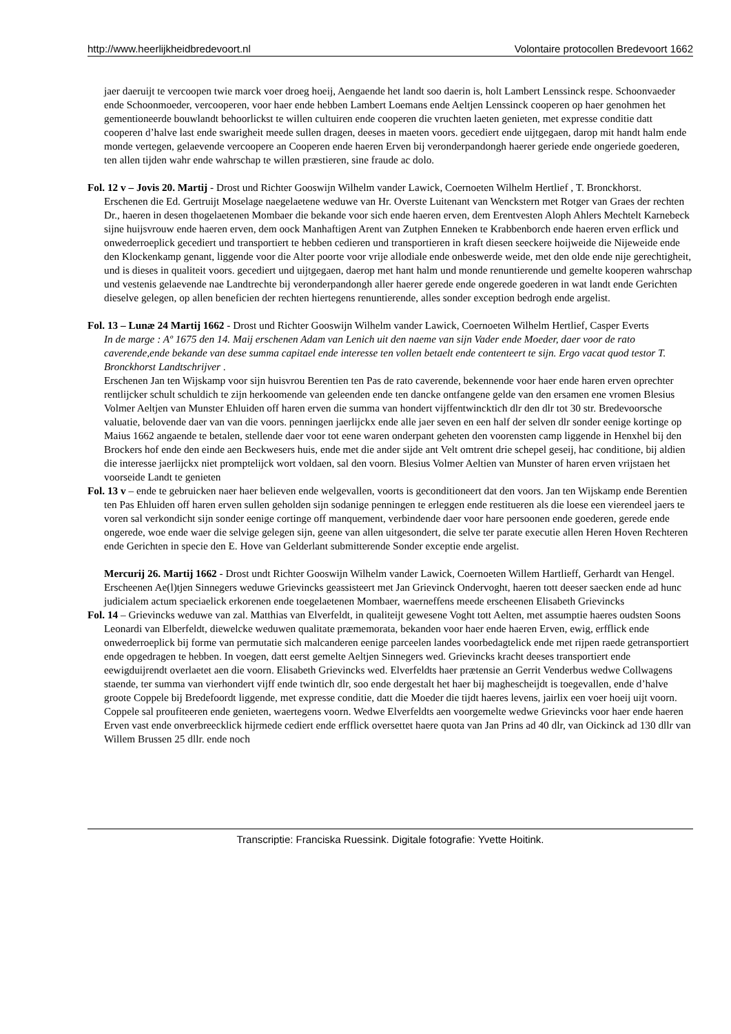http://www.heerlijkheidbredevoort.nl Volontaire protocollen Bredevoort 1662
jaer daeruijt te vercoopen twie marck voer droeg hoeij, Aengaende het landt soo daerin is, holt Lambert Lenssinck respe. Schoonvaeder ende Schoonmoeder, vercooperen, voor haer ende hebben Lambert Loemans ende Aeltjen Lenssinck cooperen op haer genohmen het gementioneerde bouwlandt behoorlickst te willen cultuiren ende cooperen die vruchten laeten genieten, met expresse conditie datt cooperen d’halve last ende swarigheit meede sullen dragen, deeses in maeten voors. gecediert ende uijtgegaen, darop mit handt halm ende monde vertegen, gelaevende vercoopere an Cooperen ende haeren Erven bij veronderpandongh haerer geriede ende ongeriede goederen, ten allen tijden wahr ende wahrschap te willen præstieren, sine fraude ac dolo.
Fol. 12 v – Jovis 20. Martij - Drost und Richter Gooswijn Wilhelm vander Lawick, Coernoeten Wilhelm Hertlief , T. Bronckhorst.
Erschenen die Ed. Gertruijt Moselage naegelaetene weduwe van Hr. Overste Luitenant van Wenckstern met Rotger van Graes der rechten Dr., haeren in desen thogelaetenen Mombaer die bekande voor sich ende haeren erven, dem Erentvesten Aloph Ahlers Mechtelt Karnebeck sijne huijsvrouw ende haeren erven, dem oock Manhaftigen Arent van Zutphen Enneken te Krabbenborch ende haeren erven erflick und onwederroeplick gecediert und transportiert te hebben cedieren und transportieren in kraft diesen seeckere hoijweide die Nijeweide ende den Klockenkamp genant, liggende voor die Alter poorte voor vrije allodiale ende onbeswerde weide, met den olde ende nije gerechtigheit, und is dieses in qualiteit voors. gecediert und uijtgegaen, daerop met hant halm und monde renuntierende und gemelte kooperen wahrschap und vestenis gelaevende nae Landtrechte bij veronderpandongh aller haerer gerede ende ongerede goederen in wat landt ende Gerichten dieselve gelegen, op allen beneficien der rechten hiertegens renuntierende, alles sonder exception bedrogh ende argelist.
Fol. 13 – Lunæ 24 Martij 1662 - Drost und Richter Gooswijn Wilhelm vander Lawick, Coernoeten Wilhelm Hertlief, Casper Everts
In de marge : Aº 1675 den 14. Maij erschenen Adam van Lenich uit den naeme van sijn Vader ende Moeder, daer voor de rato caverende,ende bekande van dese summa capitael ende interesse ten vollen betaelt ende contenteert te sijn. Ergo vacat quod testor T. Bronckhorst Landtschrijver .
Erschenen Jan ten Wijskamp voor sijn huisvrou Berentien ten Pas de rato caverende, bekennende voor haer ende haren erven oprechter rentlijcker schult schuldich te zijn herkoomende van geleenden ende ten dancke ontfangene gelde van den ersamen ene vromen Blesius Volmer Aeltjen van Munster Ehluiden off haren erven die summa van hondert vijffentwincktich dlr den dlr tot 30 str. Bredevoorsche valuatie, belovende daer van van die voors. penningen jaerlijckx ende alle jaer seven en een half der selven dlr sonder eenige kortinge op Maius 1662 angaende te betalen, stellende daer voor tot eene waren onderpant geheten den voorensten camp liggende in Henxhel bij den Brockers hof ende den einde aen Beckwesers huis, ende met die ander sijde ant Velt omtrent drie schepel geseij, hac conditione, bij aldien die interesse jaerlijckx niet promptelijck wort voldaen, sal den voorn. Blesius Volmer Aeltien van Munster of haren erven vrijstaen het voorseide Landt te genieten
Fol. 13 v – ende te gebruicken naer haer believen ende welgevallen, voorts is geconditioneert dat den voors. Jan ten Wijskamp ende Berentien ten Pas Ehluiden off haren erven sullen geholden sijn sodanige penningen te erleggen ende restitueren als die loese een vierendeel jaers te voren sal verkondicht sijn sonder eenige cortinge off manquement, verbindende daer voor hare persoonen ende goederen, gerede ende ongerede, woe ende waer die selvige gelegen sijn, geene van allen uitgesondert, die selve ter parate executie allen Heren Hoven Rechteren ende Gerichten in specie den E. Hove van Gelderlant submitterende Sonder exceptie ende argelist.
Mercurij 26. Martij 1662 - Drost undt Richter Gooswijn Wilhelm vander Lawick, Coernoeten Willem Hartlieff, Gerhardt van Hengel.
Erscheenen Ae(l)tjen Sinnegers weduwe Grievincks geassisteert met Jan Grievinck Ondervoght, haeren tott deeser saecken ende ad hunc judicialem actum speciaelick erkorenen ende toegelaetenen Mombaer, waerneffens meede erscheenen Elisabeth Grievincks
Fol. 14 – Grievincks weduwe van zal. Matthias van Elverfeldt, in qualiteijt gewesene Voght tott Aelten, met assumptie haeres oudsten Soons Leonardi van Elberfeldt, diewelcke weduwen qualitate præmemorata, bekanden voor haer ende haeren Erven, ewig, erfflick ende onwederroeplick bij forme van permutatie sich malcanderen eenige parceelen landes voorbedagtelick ende met rijpen raede getransportiert ende opgedragen te hebben. In voegen, datt eerst gemelte Aeltjen Sinnegers wed. Grievincks kracht deeses transportiert ende eewigduijrendt overlaetet aen die voorn. Elisabeth Grievincks wed. Elverfeldts haer prætensie an Gerrit Venderbus wedwe Collwagens staende, ter summa van vierhondert vijff ende twintich dlr, soo ende dergestalt het haer bij maghescheijdt is toegevallen, ende d’halve groote Coppele bij Bredefoordt liggende, met expresse conditie, datt die Moeder die tijdt haeres levens, jairlix een voer hoeij uijt voorn. Coppele sal proufiteeren ende genieten, waertegens voorn. Wedwe Elverfeldts aen voorgemelte wedwe Grievincks voor haer ende haeren Erven vast ende onverbreecklick hijrmede cediert ende erfflick oversettet haere quota van Jan Prins ad 40 dlr, van Oickinck ad 130 dllr van Willem Brussen 25 dllr. ende noch
Transcriptie: Franciska Ruessink. Digitale fotografie: Yvette Hoitink.